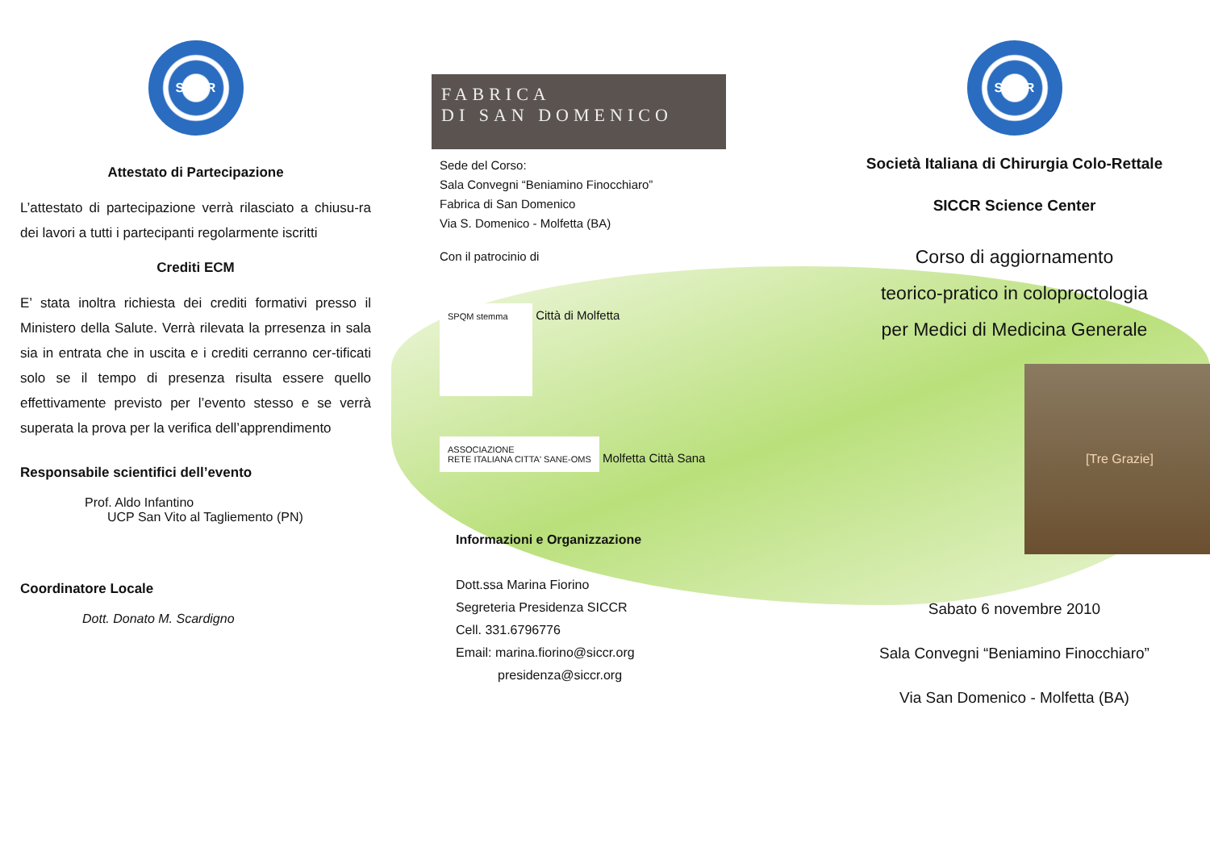SICCR
Attestato di Partecipazione
L’attestato di partecipazione verrà rilasciato a chiusu-ra dei lavori a tutti i partecipanti regolarmente iscritti
Crediti ECM
E’ stata inoltra richiesta dei crediti formativi presso il Ministero della Salute. Verrà rilevata la prresenza in sala sia in entrata che in uscita e i crediti cerranno cer-tificati solo se il tempo di presenza risulta essere quello effettivamente previsto per l’evento stesso e se verrà superata la prova per la verifica dell’apprendimento
Responsabile scientifici dell’evento
Prof. Aldo Infantino
UCP San Vito al Tagliemento (PN)
Coordinatore Locale
Dott. Donato M. Scardigno
FABRICA
DI SAN DOMENICO
Sede del Corso:
Sala Convegni “Beniamino Finocchiaro”
Fabrica di San Domenico
Via S. Domenico - Molfetta (BA)
Con il patrocinio di
SPQM stemma Città di Molfetta
ASSOCIAZIONE
RETE ITALIANA CITTA' SANE-OMS Molfetta Città Sana
Informazioni e Organizzazione
Dott.ssa Marina Fiorino
Segreteria Presidenza SICCR
Cell. 331.6796776
Email: marina.fiorino@siccr.org
presidenza@siccr.org
SICCR
Società Italiana di Chirurgia Colo-Rettale
SICCR Science Center
Corso di aggiornamento
teorico-pratico in coloproctologia
per Medici di Medicina Generale
[Tre Grazie]
Sabato 6 novembre 2010
Sala Convegni “Beniamino Finocchiaro”
Via San Domenico - Molfetta (BA)